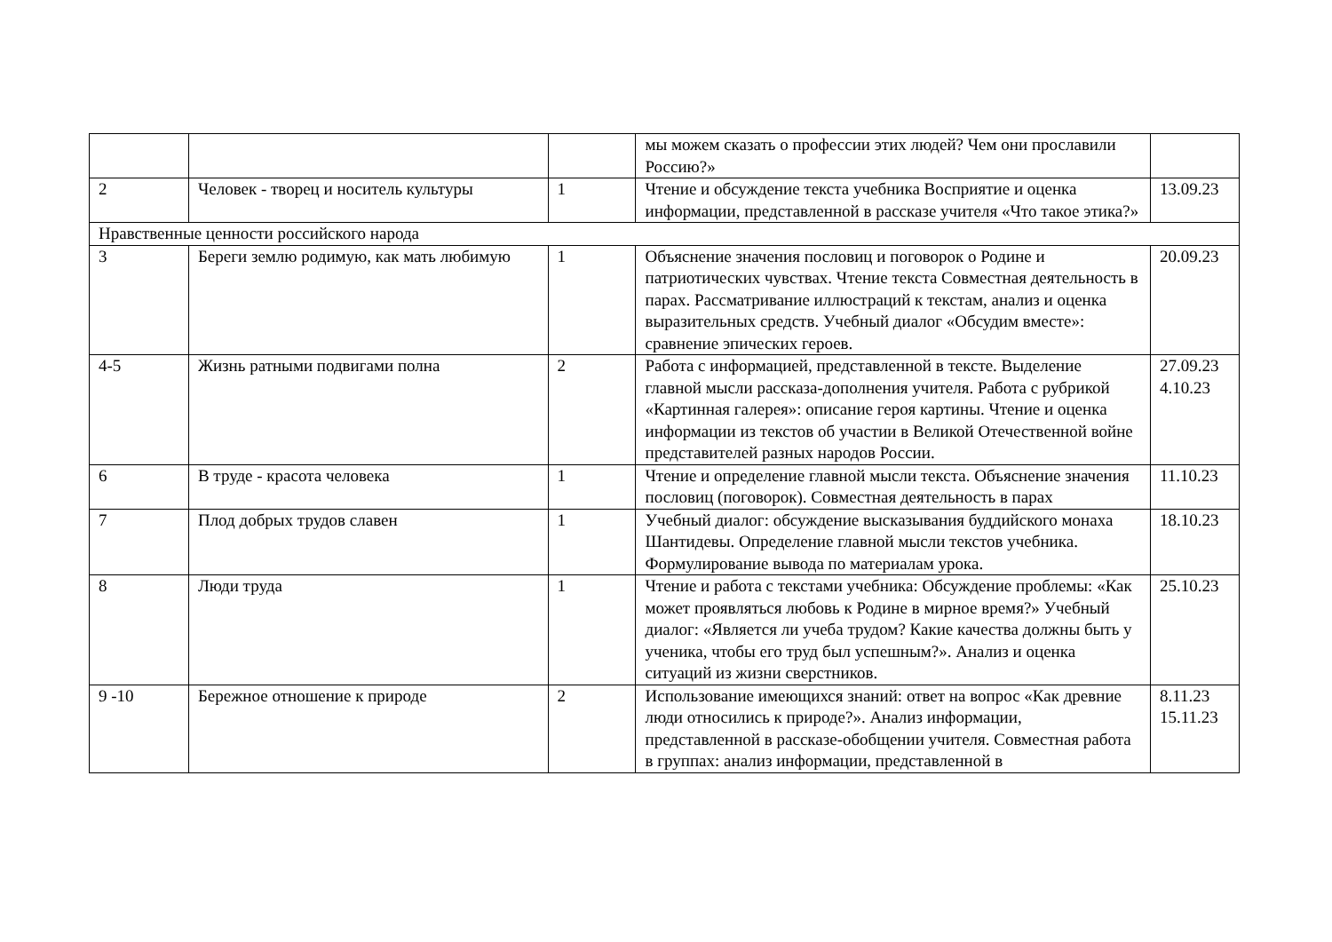| | | | мы можем сказать о профессии этих людей? Чем они прославили Россию?» | |
| 2 | Человек - творец и носитель культуры | 1 | Чтение и обсуждение текста учебника Восприятие и оценка информации, представленной в рассказе учителя «Что такое этика?» | 13.09.23 |
| Нравственные ценности российского народа | | | | |
| 3 | Береги землю родимую, как мать любимую | 1 | Объяснение значения пословиц и поговорок о Родине и патриотических чувствах. Чтение текста Совместная деятельность в парах. Рассматривание иллюстраций к текстам, анализ и оценка выразительных средств. Учебный диалог «Обсудим вместе»: сравнение эпических героев. | 20.09.23 |
| 4-5 | Жизнь ратными подвигами полна | 2 | Работа с информацией, представленной в тексте. Выделение главной мысли рассказа-дополнения учителя. Работа с рубрикой «Картинная галерея»: описание героя картины. Чтение и оценка информации из текстов об участии в Великой Отечественной войне представителей разных народов России. | 27.09.23 4.10.23 |
| 6 | В труде - красота человека | 1 | Чтение и определение главной мысли текста. Объяснение значения пословиц (поговорок). Совместная деятельность в парах | 11.10.23 |
| 7 | Плод добрых трудов славен | 1 | Учебный диалог: обсуждение высказывания буддийского монаха Шантидевы. Определение главной мысли текстов учебника. Формулирование вывода по материалам урока. | 18.10.23 |
| 8 | Люди труда | 1 | Чтение и работа с текстами учебника: Обсуждение проблемы: «Как может проявляться любовь к Родине в мирное время?» Учебный диалог: «Является ли учеба трудом? Какие качества должны быть у ученика, чтобы его труд был успешным?». Анализ и оценка ситуаций из жизни сверстников. | 25.10.23 |
| 9 -10 | Бережное отношение к природе | 2 | Использование имеющихся знаний: ответ на вопрос «Как древние люди относились к природе?». Анализ информации, представленной в рассказе-обобщении учителя. Совместная работа в группах: анализ информации, представленной в | 8.11.23 15.11.23 |